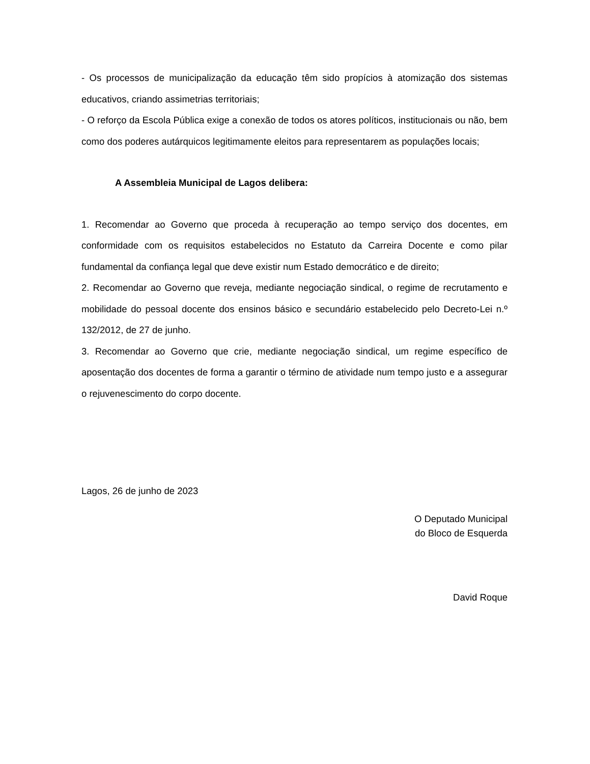- Os processos de municipalização da educação têm sido propícios à atomização dos sistemas educativos, criando assimetrias territoriais;
- O reforço da Escola Pública exige a conexão de todos os atores políticos, institucionais ou não, bem como dos poderes autárquicos legitimamente eleitos para representarem as populações locais;
A Assembleia Municipal de Lagos delibera:
1. Recomendar ao Governo que proceda à recuperação ao tempo serviço dos docentes, em conformidade com os requisitos estabelecidos no Estatuto da Carreira Docente e como pilar fundamental da confiança legal que deve existir num Estado democrático e de direito;
2. Recomendar ao Governo que reveja, mediante negociação sindical, o regime de recrutamento e mobilidade do pessoal docente dos ensinos básico e secundário estabelecido pelo Decreto-Lei n.º 132/2012, de 27 de junho.
3. Recomendar ao Governo que crie, mediante negociação sindical, um regime específico de aposentação dos docentes de forma a garantir o término de atividade num tempo justo e a assegurar o rejuvenescimento do corpo docente.
Lagos, 26 de junho de 2023
O Deputado Municipal
do Bloco de Esquerda
David Roque